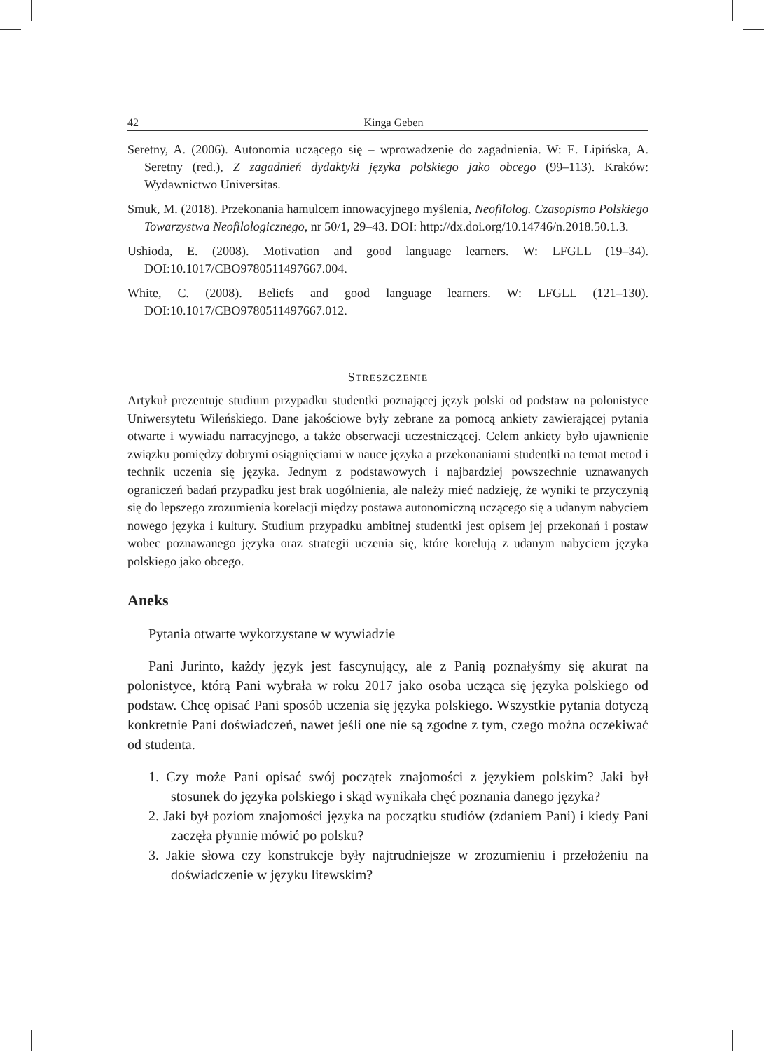42 Kinga Geben
Seretny, A. (2006). Autonomia uczącego się – wprowadzenie do zagadnienia. W: E. Lipińska, A. Seretny (red.), Z zagadnień dydaktyki języka polskiego jako obcego (99–113). Kraków: Wydawnictwo Universitas.
Smuk, M. (2018). Przekonania hamulcem innowacyjnego myślenia, Neofilolog. Czasopismo Polskiego Towarzystwa Neofilologicznego, nr 50/1, 29–43. DOI: http://dx.doi.org/10.14746/n.2018.50.1.3.
Ushioda, E. (2008). Motivation and good language learners. W: LFGLL (19–34). DOI:10.1017/CBO9780511497667.004.
White, C. (2008). Beliefs and good language learners. W: LFGLL (121–130). DOI:10.1017/CBO9780511497667.012.
STRESZCZENIE
Artykuł prezentuje studium przypadku studentki poznającej język polski od podstaw na polonistyce Uniwersytetu Wileńskiego. Dane jakościowe były zebrane za pomocą ankiety zawierającej pytania otwarte i wywiadu narracyjnego, a także obserwacji uczestniczącej. Celem ankiety było ujawnienie związku pomiędzy dobrymi osiągnięciami w nauce języka a przekonaniami studentki na temat metod i technik uczenia się języka. Jednym z podstawowych i najbardziej powszechnie uznawanych ograniczeń badań przypadku jest brak uogólnienia, ale należy mieć nadzieję, że wyniki te przyczynią się do lepszego zrozumienia korelacji między postawa autonomiczną uczącego się a udanym nabyciem nowego języka i kultury. Studium przypadku ambitnej studentki jest opisem jej przekonań i postaw wobec poznawanego języka oraz strategii uczenia się, które korelują z udanym nabyciem języka polskiego jako obcego.
Aneks
Pytania otwarte wykorzystane w wywiadzie
Pani Jurinto, każdy język jest fascynujący, ale z Panią poznałyśmy się akurat na polonistyce, którą Pani wybrała w roku 2017 jako osoba ucząca się języka polskiego od podstaw. Chcę opisać Pani sposób uczenia się języka polskiego. Wszystkie pytania dotyczą konkretnie Pani doświadczeń, nawet jeśli one nie są zgodne z tym, czego można oczekiwać od studenta.
1. Czy może Pani opisać swój początek znajomości z językiem polskim? Jaki był stosunek do języka polskiego i skąd wynikała chęć poznania danego języka?
2. Jaki był poziom znajomości języka na początku studiów (zdaniem Pani) i kiedy Pani zaczęła płynnie mówić po polsku?
3. Jakie słowa czy konstrukcje były najtrudniejsze w zrozumieniu i przełożeniu na doświadczenie w języku litewskim?